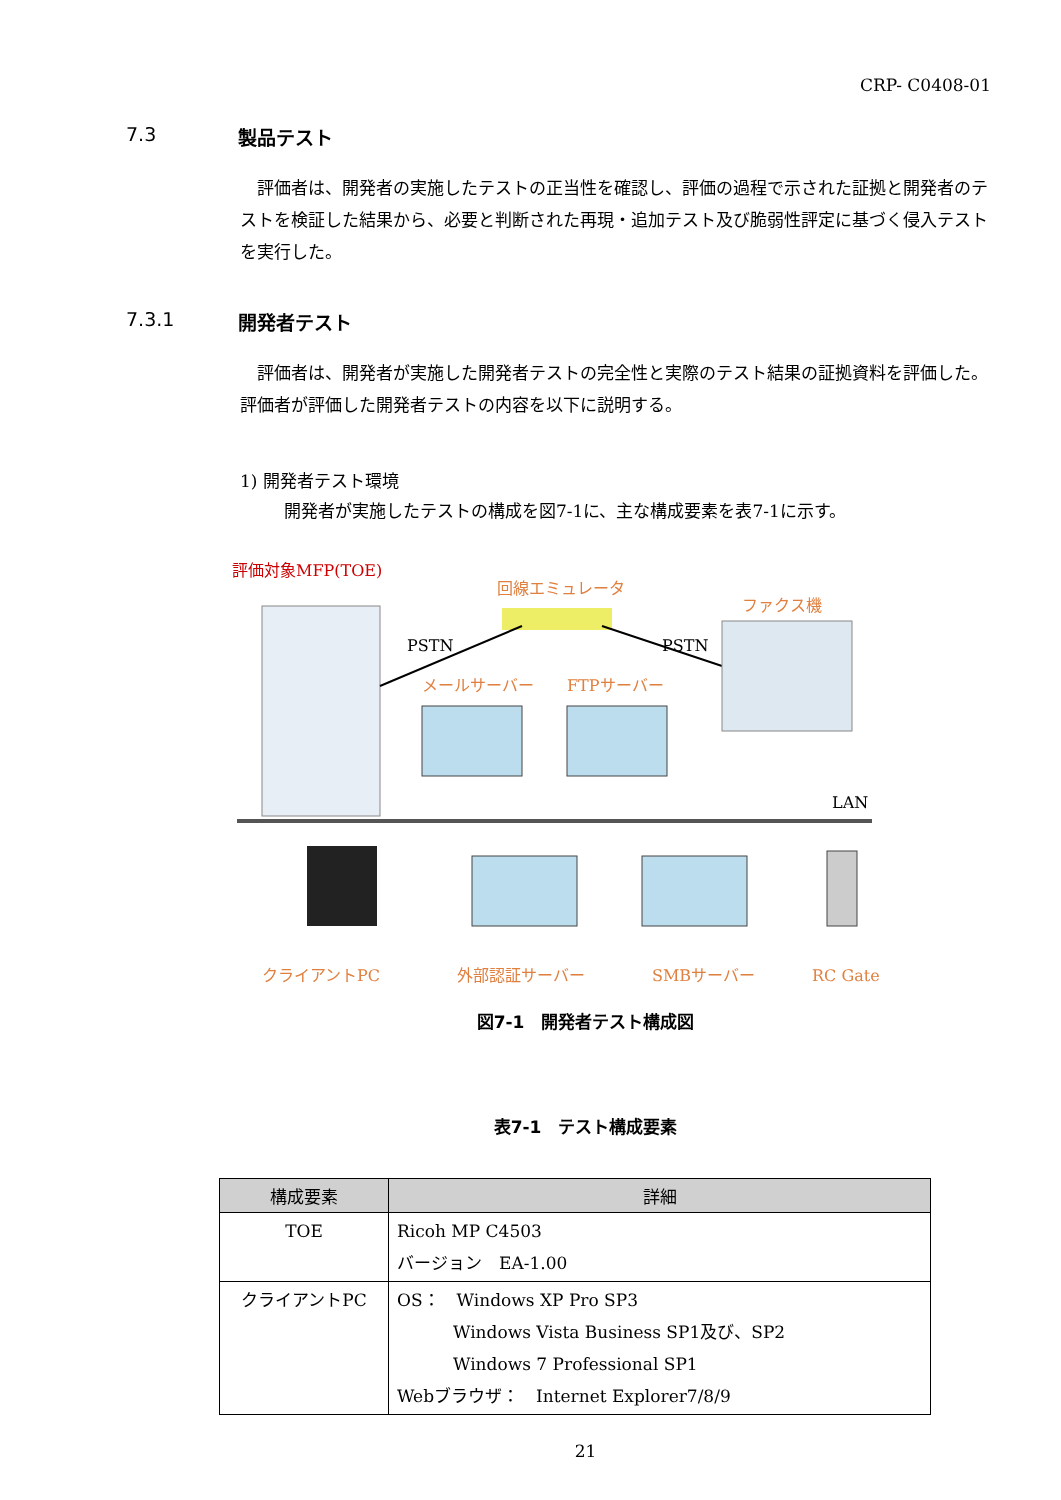CRP- C0408-01
7.3 製品テスト
評価者は、開発者の実施したテストの正当性を確認し、評価の過程で示された証拠と開発者のテストを検証した結果から、必要と判断された再現・追加テスト及び脆弱性評定に基づく侵入テストを実行した。
7.3.1 開発者テスト
評価者は、開発者が実施した開発者テストの完全性と実際のテスト結果の証拠資料を評価した。評価者が評価した開発者テストの内容を以下に説明する。
1) 開発者テスト環境
開発者が実施したテストの構成を図7-1に、主な構成要素を表7-1に示す。
評価対象MFP(TOE)
回線エミュレータ
ファクス機
PSTN
PSTN
メールサーバー
FTPサーバー
LAN
クライアントPC
外部認証サーバー
SMBサーバー
RC Gate
図7-1　開発者テスト構成図
表7-1　テスト構成要素
| 構成要素 | 詳細 |
| --- | --- |
| TOE | Ricoh MP C4503 バージョン EA-1.00 |
| クライアントPC | OS： Windows XP Pro SP3 Windows Vista Business SP1及び、SP2 Windows 7 Professional SP1 Webブラウザ： Internet Explorer7/8/9 |
21